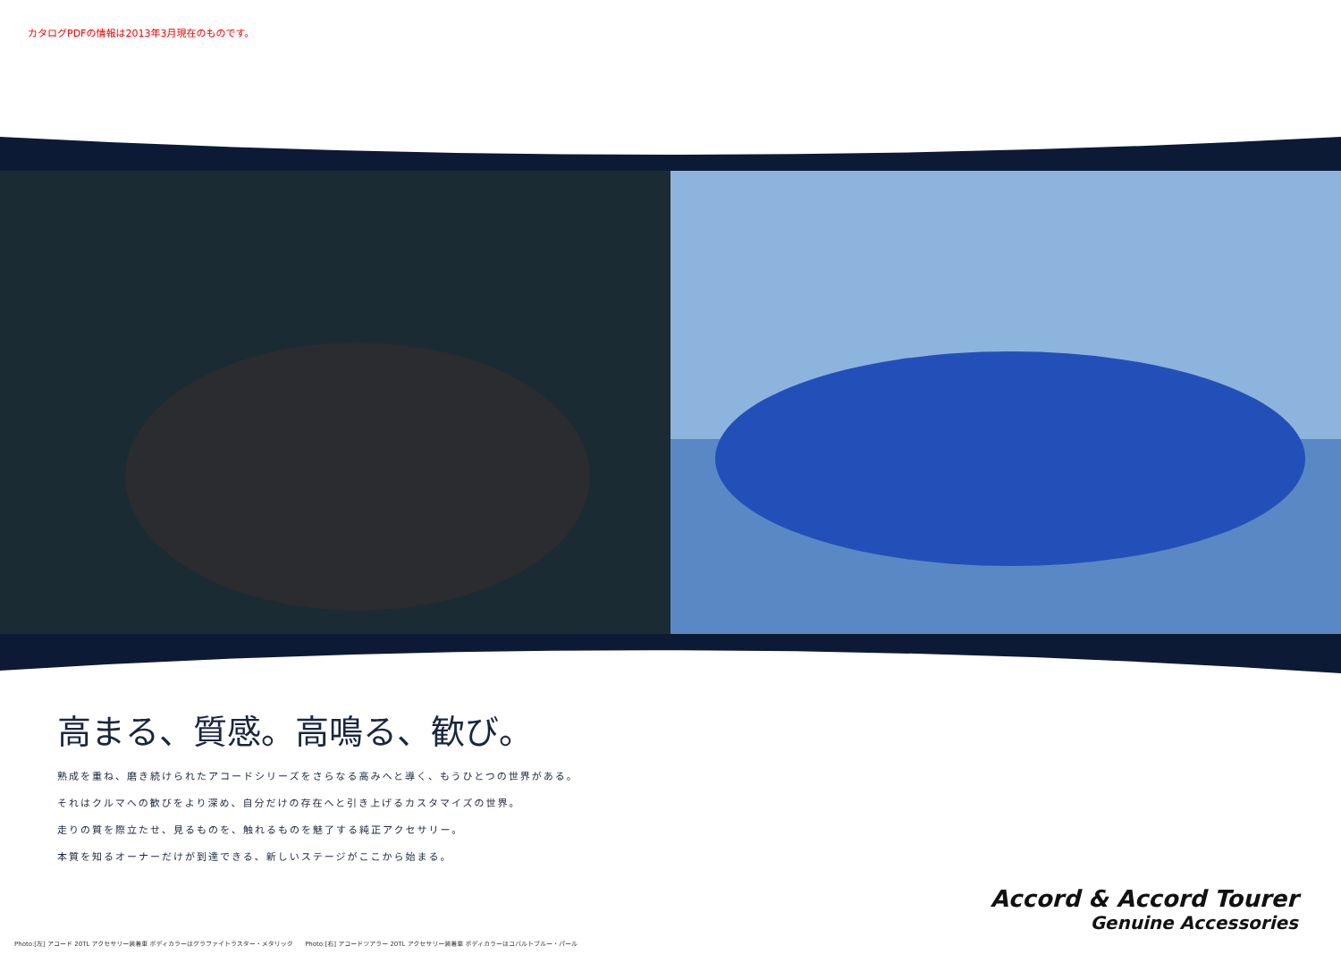カタログPDFの情報は2013年3月現在のものです。
高まる、質感。高鳴る、歓び。
熟成を重ね、磨き続けられたアコードシリーズをさらなる高みへと導く、もうひとつの世界がある。
それはクルマへの歓びをより深め、自分だけの存在へと引き上げるカスタマイズの世界。
走りの質を際立たせ、見るものを、触れるものを魅了する純正アクセサリー。
本質を知るオーナーだけが到達できる、新しいステージがここから始まる。
Accord & Accord Tourer
Genuine Accessories
Photo:[左] アコード 20TL アクセサリー装着車 ボディカラーはグラファイトラスター・メタリック Photo:[右] アコードツアラー 20TL アクセサリー装着車 ボディカラーはコバルトブルー・パール